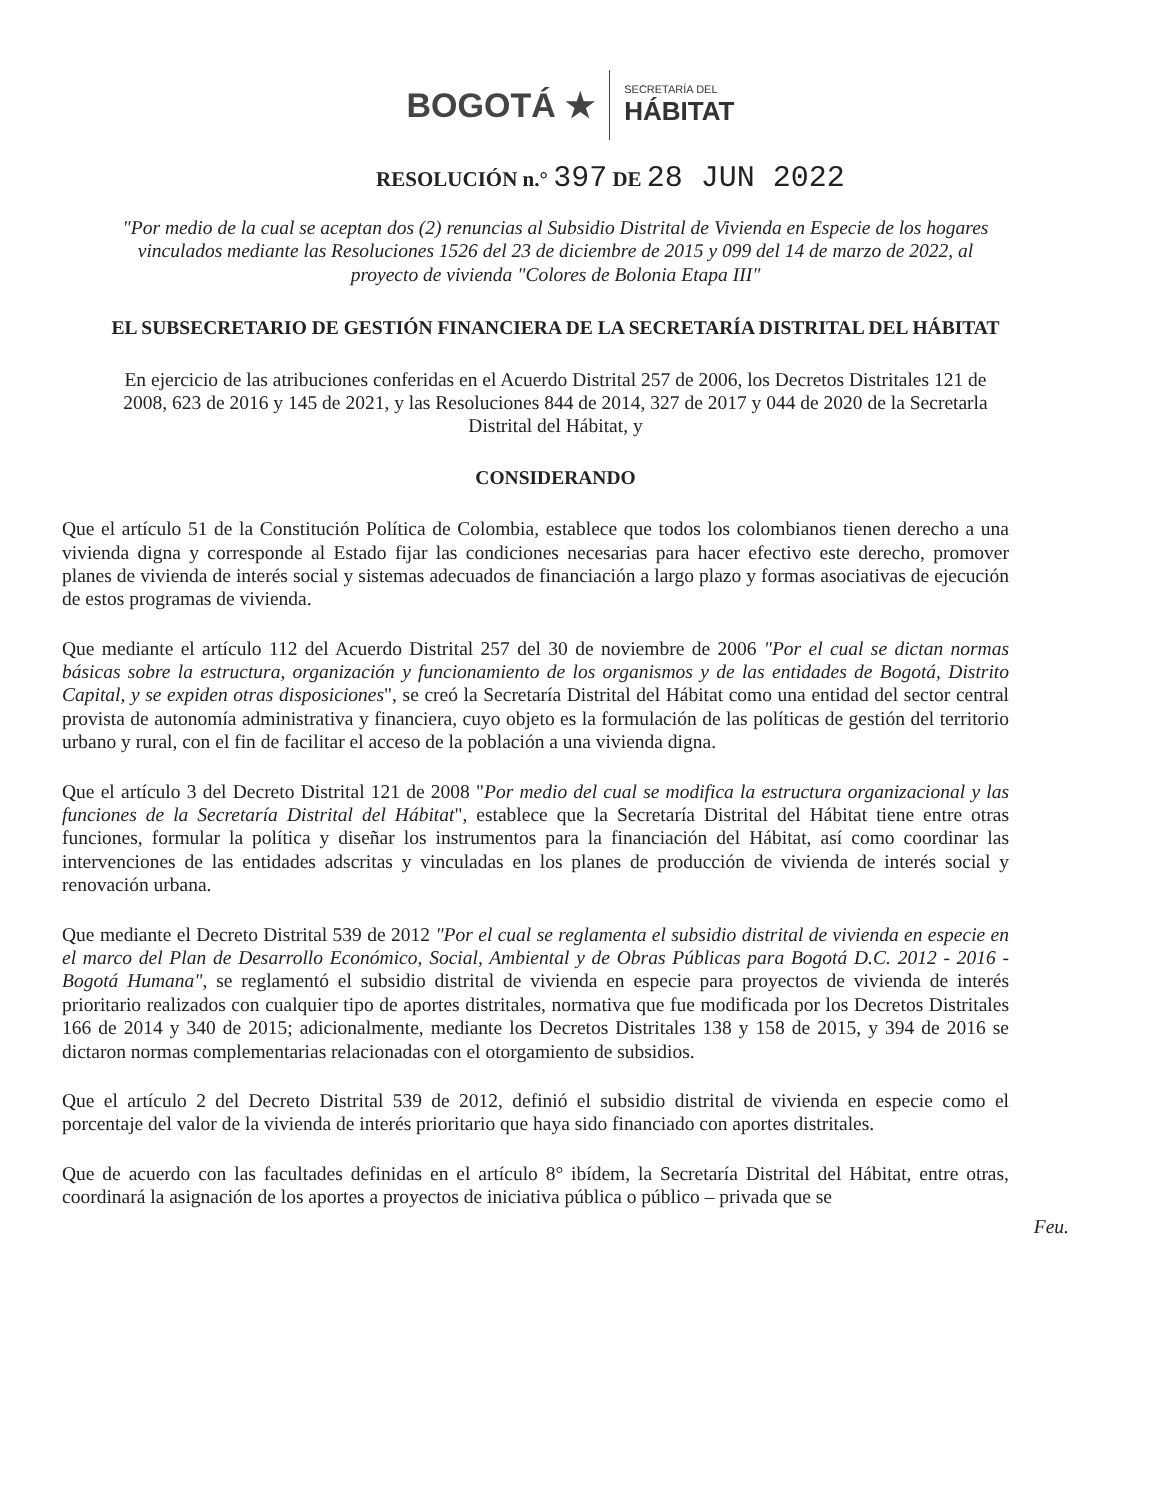BOGOTÁ ★ SECRETARÍA DEL
HÁBITAT
RESOLUCIÓN n.° 397 DE 28 JUN 2022
"Por medio de la cual se aceptan dos (2) renuncias al Subsidio Distrital de Vivienda en Especie de los hogares vinculados mediante las Resoluciones 1526 del 23 de diciembre de 2015 y 099 del 14 de marzo de 2022, al proyecto de vivienda "Colores de Bolonia Etapa III"
EL SUBSECRETARIO DE GESTIÓN FINANCIERA DE LA SECRETARÍA DISTRITAL DEL HÁBITAT
En ejercicio de las atribuciones conferidas en el Acuerdo Distrital 257 de 2006, los Decretos Distritales 121 de 2008, 623 de 2016 y 145 de 2021, y las Resoluciones 844 de 2014, 327 de 2017 y 044 de 2020 de la Secretarla Distrital del Hábitat, y
CONSIDERANDO
Que el artículo 51 de la Constitución Política de Colombia, establece que todos los colombianos tienen derecho a una vivienda digna y corresponde al Estado fijar las condiciones necesarias para hacer efectivo este derecho, promover planes de vivienda de interés social y sistemas adecuados de financiación a largo plazo y formas asociativas de ejecución de estos programas de vivienda.
Que mediante el artículo 112 del Acuerdo Distrital 257 del 30 de noviembre de 2006 "Por el cual se dictan normas básicas sobre la estructura, organización y funcionamiento de los organismos y de las entidades de Bogotá, Distrito Capital, y se expiden otras disposiciones", se creó la Secretaría Distrital del Hábitat como una entidad del sector central provista de autonomía administrativa y financiera, cuyo objeto es la formulación de las políticas de gestión del territorio urbano y rural, con el fin de facilitar el acceso de la población a una vivienda digna.
Que el artículo 3 del Decreto Distrital 121 de 2008 "Por medio del cual se modifica la estructura organizacional y las funciones de la Secretaría Distrital del Hábitat", establece que la Secretaría Distrital del Hábitat tiene entre otras funciones, formular la política y diseñar los instrumentos para la financiación del Hábitat, así como coordinar las intervenciones de las entidades adscritas y vinculadas en los planes de producción de vivienda de interés social y renovación urbana.
Que mediante el Decreto Distrital 539 de 2012 "Por el cual se reglamenta el subsidio distrital de vivienda en especie en el marco del Plan de Desarrollo Económico, Social, Ambiental y de Obras Públicas para Bogotá D.C. 2012 - 2016 - Bogotá Humana", se reglamentó el subsidio distrital de vivienda en especie para proyectos de vivienda de interés prioritario realizados con cualquier tipo de aportes distritales, normativa que fue modificada por los Decretos Distritales 166 de 2014 y 340 de 2015; adicionalmente, mediante los Decretos Distritales 138 y 158 de 2015, y 394 de 2016 se dictaron normas complementarias relacionadas con el otorgamiento de subsidios.
Que el artículo 2 del Decreto Distrital 539 de 2012, definió el subsidio distrital de vivienda en especie como el porcentaje del valor de la vivienda de interés prioritario que haya sido financiado con aportes distritales.
Que de acuerdo con las facultades definidas en el artículo 8° ibídem, la Secretaría Distrital del Hábitat, entre otras, coordinará la asignación de los aportes a proyectos de iniciativa pública o público – privada que se
Feu.